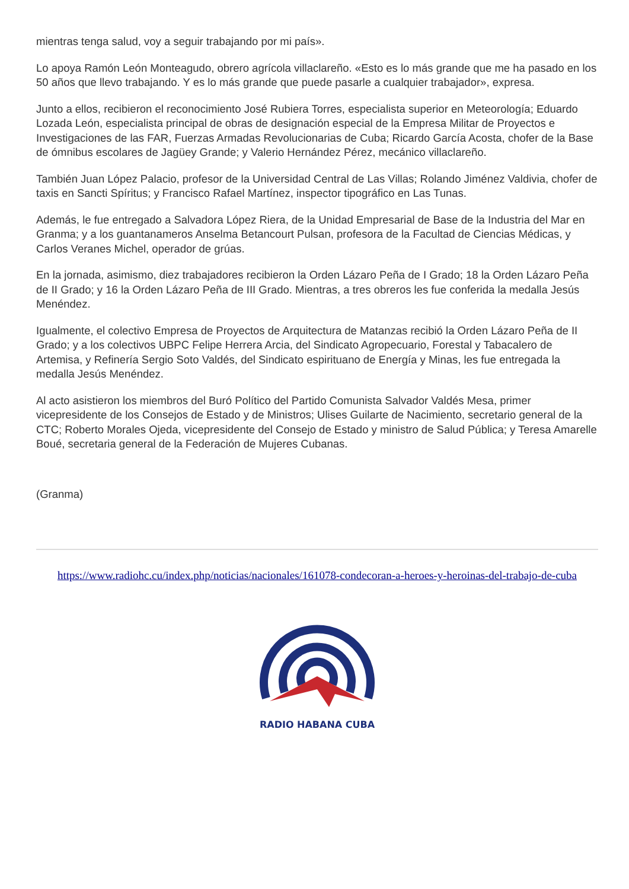mientras tenga salud, voy a seguir trabajando por mi país».
Lo apoya Ramón León Monteagudo, obrero agrícola villaclareño. «Esto es lo más grande que me ha pasado en los 50 años que llevo trabajando. Y es lo más grande que puede pasarle a cualquier trabajador», expresa.
Junto a ellos, recibieron el reconocimiento José Rubiera Torres, especialista superior en Meteorología; Eduardo Lozada León, especialista principal de obras de designación especial de la Empresa Militar de Proyectos e Investigaciones de las FAR, Fuerzas Armadas Revolucionarias de Cuba; Ricardo García Acosta, chofer de la Base de ómnibus escolares de Jagüey Grande; y Valerio Hernández Pérez, mecánico villaclareño.
También Juan López Palacio, profesor de la Universidad Central de Las Villas; Rolando Jiménez Valdivia, chofer de taxis en Sancti Spíritus; y Francisco Rafael Martínez, inspector tipográfico en Las Tunas.
Además, le fue entregado a Salvadora López Riera, de la Unidad Empresarial de Base de la Industria del Mar en Granma; y a los guantanameros Anselma Betancourt Pulsan, profesora de la Facultad de Ciencias Médicas, y Carlos Veranes Michel, operador de grúas.
En la jornada, asimismo, diez trabajadores recibieron la Orden Lázaro Peña de I Grado; 18 la Orden Lázaro Peña de II Grado; y 16 la Orden Lázaro Peña de III Grado. Mientras, a tres obreros les fue conferida la medalla Jesús Menéndez.
Igualmente, el colectivo Empresa de Proyectos de Arquitectura de Matanzas recibió la Orden Lázaro Peña de II Grado; y a los colectivos UBPC Felipe Herrera Arcia, del Sindicato Agropecuario, Forestal y Tabacalero de Artemisa, y Refinería Sergio Soto Valdés, del Sindicato espirituano de Energía y Minas, les fue entregada la medalla Jesús Menéndez.
Al acto asistieron los miembros del Buró Político del Partido Comunista Salvador Valdés Mesa, primer vicepresidente de los Consejos de Estado y de Ministros; Ulises Guilarte de Nacimiento, secretario general de la CTC; Roberto Morales Ojeda, vicepresidente del Consejo de Estado y ministro de Salud Pública; y Teresa Amarelle Boué, secretaria general de la Federación de Mujeres Cubanas.
(Granma)
https://www.radiohc.cu/index.php/noticias/nacionales/161078-condecoran-a-heroes-y-heroinas-del-trabajo-de-cuba
RADIO HABANA CUBA